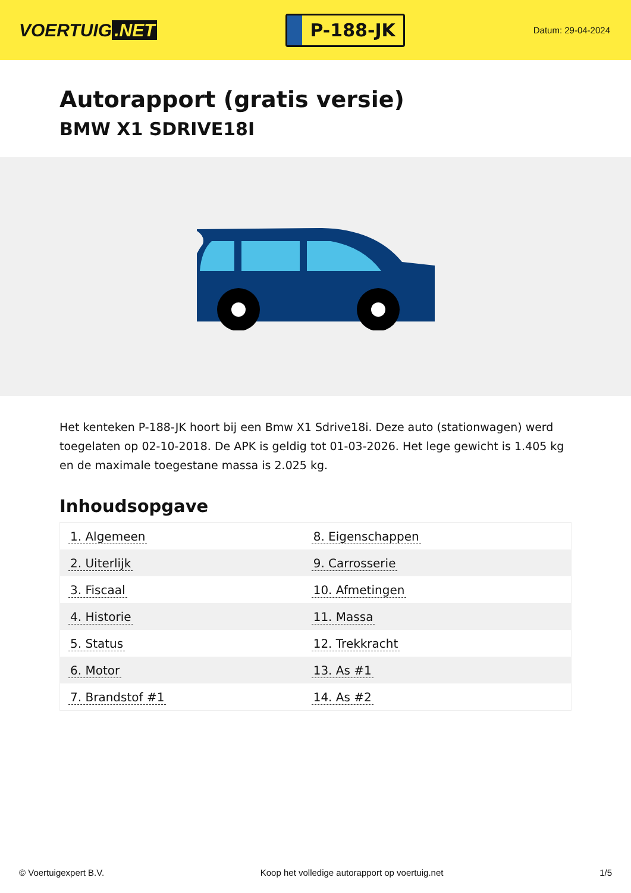VOERTUIG.NET
P-188-JK
Datum: 29-04-2024
Autorapport (gratis versie)
BMW X1 SDRIVE18I
Het kenteken P-188-JK hoort bij een Bmw X1 Sdrive18i. Deze auto (stationwagen) werd toegelaten op 02-10-2018. De APK is geldig tot 01-03-2026. Het lege gewicht is 1.405 kg en de maximale toegestane massa is 2.025 kg.
Inhoudsopgave
| 1. Algemeen | 8. Eigenschappen |
| 2. Uiterlijk | 9. Carrosserie |
| 3. Fiscaal | 10. Afmetingen |
| 4. Historie | 11. Massa |
| 5. Status | 12. Trekkracht |
| 6. Motor | 13. As #1 |
| 7. Brandstof #1 | 14. As #2 |
© Voertuigexpert B.V. Koop het volledige autorapport op voertuig.net 1/5